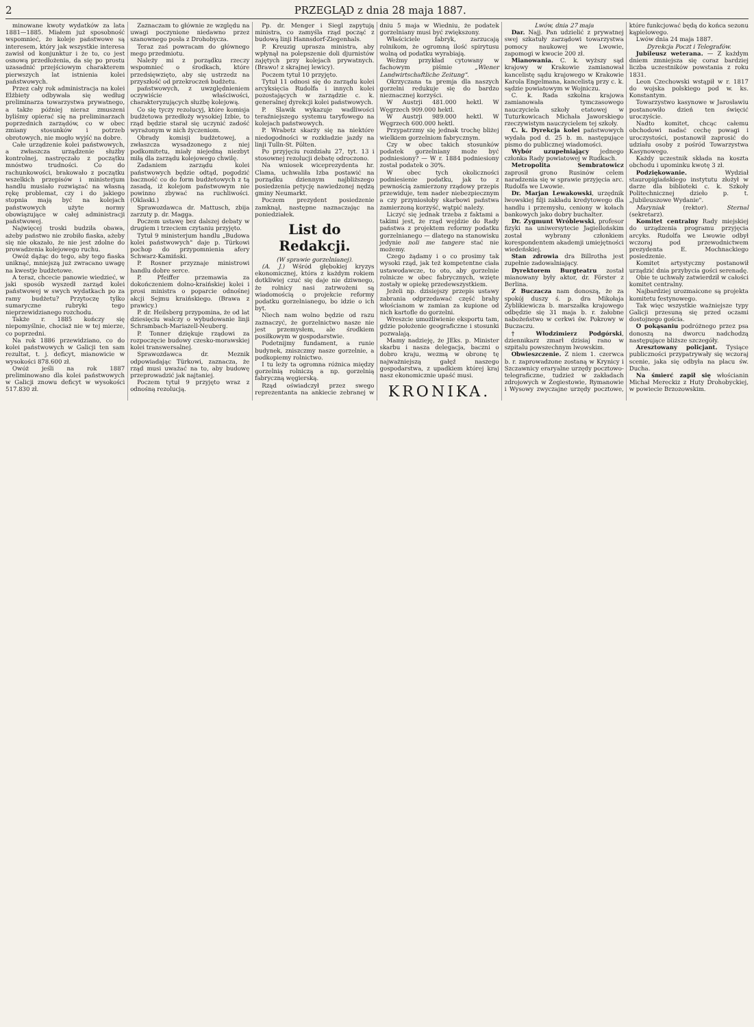2 PRZEGLĄD z dnia 28 maja 1887.
minowane kwoty wydatków za lata 1881—1885. Miałem już sposobność wspomnieć, że koleje państwowe są interesem, który jak wszystkie interesa zawisł od konjunktur i że to, co jest osnową przedłożenia, da się po prostu uzasadnić przejściowym charakterem pierwszych lat istnienia kolei państwowych.
Przez cały rok administracja na kolei Elżbiety odbywała się według preliminarza towarzystwa prywatnego, a także później nieraz zmuszeni byliśmy opierać się na preliminarzach poprzednich zarządów, co w obec zmiany stosunków i potrzeb obrotowych, nie mogło wyjść na dobre.
Całe urządzenie kolei państwowych, a zwłaszcza urządzenie służby kontrolnej, nastręczało z początku mnóstwo trudności. Co do rachunkowości, brakowało z początku wszelkich przepisów i ministerjum handlu musiało rozwiązać na własną rękę problemat, czy i do jakiego stopnia mają być na kolejach państwowych użyte normy obowiązujące w całej administracji państwowej.
Najwięcej troski budziła obawa, ażeby państwo nie zrobiło fiaska, ażeby się nie okazało, że nie jest zdolne do prowadzenia kolejowego ruchu.
Owóż dążąc do tego, aby tego fiaska uniknąć, mniejszą już zwracano uwagę na kwestje budżetowe.
A teraz, chcecie panowie wiedzieć, w jaki sposób wyszedł zarząd kolei państwowej w swych wydatkach po za ramy budżetu? Przytoczę tylko sumaryczne rubryki tego nieprzewidzianego rozchodu.
Także r. 1885 kończy się niepomyślnie, chociaż nie w tej mierze, co poprzedni.
Na rok 1886 przewidziano, co do kolei państwowych w Galicji ten sam rezultat, t. j. deficyt, mianowicie w wysokości 878.600 zł.
Owóż jeśli na rok 1887 preliminowano dla kolei państwowych w Galicji znowu deficyt w wysokości 517.830 zł.
Zaznaczam to głównie ze względu na uwagi poczynione niedawno przez szanownego posła z Drohobycza.
Teraz zaś powracam do głównego mego przedmiotu.
Należy mi z porządku rzeczy wspomnieć o środkach, które przedsięwzięto, aby się ustrzedz na przyszłość od przekroczeń budżetu.
państwowych, z uwzględnieniem oczywiście właściwości, charakteryzujących służbę kolejową.
Co się tyczy rezolucyj, które komisja budżetowa przedłoży wysokiej Izbie, to rząd będzie starał się uczynić zadość wyrażonym w nich życzeniom.
Obrady komisji budżetowej, a zwłaszcza wysadzonego z niej podkomitetu, miały niejedną niezbyt miłą dla zarządu kolejowego chwilę.
Zadaniem zarządu kolei państwowych będzie odtąd, pogodzić baczność co do form budżetowych z tą zasadą, iż kolejom państwowym nie powinno zbywać na ruchliwości. (Oklaski.)
Sprawozdawca dr. Mattusch, zbija zarzuty p. dr. Magga.
Poczem ustawę bez dalszej debaty w drugiem i trzeciem czytaniu przyjęto.
Tytuł 9 ministerjum handlu „Budowa kolei państwowych" daje p. Türkowi pochop do przypomnienia afery Schwarz-Kamiński.
P. Rosner przyznaje ministrowi handlu dobre serce.
P. Pfeiffer przemawia za dokończeniem dolno-kraińskiej kolei i prosi ministra o poparcie odnośnej akcji Sejmu kraińskiego. (Brawa z prawicy.)
P. dr. Heilsberg przypomina, że od lat dziesięciu walczy o wybudowanie linji Schrambach-Mariazell-Neuberg.
P. Tonner dziękuje rządowi za rozpoczęcie budowy czesko-morawskiej kolei transwersalnej.
Sprawozdawca dr. Meznik odpowiadając Türkowi, zaznacza, że rząd musi uważać na to, aby budowę przeprowadzić jak najtaniej.
Poczem tytuł 9 przyjęto wraz z odnośną rezolucją.
Pp. dr. Menger i Siegl zapytują ministra, co zamyśla rząd począć z budową linji Hannsdorf-Ziegenhals.
P. Kreuzig uprasza ministra, aby wpłynął na polepszenie doli djurnistów zajętych przy kolejach prywatnych. (Brawo! z skrajnej lewicy).
Poczem tytuł 10 przyjęto.
Tytuł 11 odnosi się do zarządu kolei arcyksięcia Rudolfa i innych kolei pozostających w zarządzie c. k. generalnej dyrekcji kolei państwowych.
P. Slawik wykazuje wadliwości teraźniejszego systemu taryfowego na kolejach państwowych.
P. Wrabetz skarży się na niektóre niedogodności w rozkładzie jazdy na linji Tulln-St. Pölten.
Po przyjęciu rozdziału 27, tyt. 13 i stosownej rezolucji debatę odroczono.
Na wniosek wiceprezydenta hr. Clama, uchwaliła Izba postawić na porządku dziennym najbliższego posiedzenia petycję nawiedzonej nędzą gminy Neumarkt.
Poczem prezydent posiedzenie zamknął, następne naznaczając na poniedziałek.
List do Redakcji.
(W sprawie gorzelnianej).
(A. J.) Wśród głębokiej kryzys ekonomicznej, która z każdym rokiem dotkliwiej czuć się daje nie dziwnego, że rolnicy nasi zatrwożeni są wiadomością o projekcie reformy podatku gorzelnianego, bo idzie o ich byt.
Niech nam wolno będzie od razu zaznaczyć, że gorzelnictwo nasze nie jest przemysłem, ale środkiem posiłkowym w gospodarstwie.
Podetnijmy fundament, a runie budynek, zniszczmy nasze gorzelnie, a podkopiemy rolnictwo.
I tu leży ta ogromna różnica między gorzelnią rolniczą a np. gorzelnią fabryczną węgierską.
Rząd oświadczył przez swego reprezentanta na ankiecie zebranej w dniu 5 maja w Wiedniu, że podatek gorzelniany musi być zwiększony.
Właściciele fabryk, zarzucają rolnikom, że ogromną ilość spirytusu wolną od podatku wyrabiają.
Weźmy przykład cytowany w fachowym piśmie „Wiener Landwirtschaftliche Zeitung".
Okrzyczana ta premja dla naszych gorzelni redukuje się do bardzo nieznacznej korzyści.
W Austrji 481.000 hektl. W Węgrzech 909.000 hektl.
W Austrji 989.000 hektl. W Węgrzech 600.000 hektl.
Przypatrzmy się jednak trochę bliżej wielkiem gorzelniom fabrycznym.
Czy w obec takich stosunków podatek gorzelniany może być podniesiony? — W r. 1884 podniesiony został podatek o 30%.
W obec tych okoliczności podniesienie podatku, jak to z pewnością zamierzony rządowy przepis przewiduje, tem nader niebezpiecznym a czy przyniosłoby skarbowi państwa zamierzoną korzyść, wątpić należy.
Liczyć się jednak trzeba z faktami a takimi jest, że rząd wejdzie do Rady państwa z projektem reformy podatku gorzelnianego — dlatego na stanowisku jedynie noli me tangere stać nie możemy.
Czego żądamy i o co prosimy tak wysoki rząd, jak też kompetentne ciała ustawodawcze, to oto, aby gorzelnie rolnicze w obec fabrycznych, wzięte zostały w opiekę przedewszystkiem.
Jeżeli np. dzisiejszy przepis ustawy zabrania odprzedawać część brahy włościanom w zamian za kupione od nich kartofle do gorzelni.
Wreszcie umożliwienie eksportu tam, gdzie położenie geograficzne i stosunki pozwalają.
Mamy nadzieję, że JEks. p. Minister skarbu i nasza delegacja, baczni o dobro kraju, wezmą w obronę tę najważniejszą gałęź naszego gospodarstwa, z upadkiem której kraj nasz ekonomicznie upaść musi.
KRONIKA.
Lwów, dnia 27 maja
Dar. Najj. Pan udzielić z prywatnej swej szkatuły zarządowi towarzystwa pomocy naukowej we Lwowie, zapomogi w kwocie 200 zł.
Mianowania. C. k. wyższy sąd krajowy w Krakowie zamianował kancelistę sądu krajowego w Krakowie Karola Engelmana, kancelistą przy c. k. sądzie powiatowym w Wojniczu.
C. k. Rada szkolna krajowa zamianowała tymczasowego nauczyciela szkoły etatowej w Tuturkowicach Michała Jaworskiego rzeczywistym nauczycielem tej szkoły.
C. k. Dyrekcja kolei państwowych wydała pod d. 25 b. m. następujące pismo do publicznej wiadomości.
Wybór uzupełniający jednego członka Rady powiatowej w Rudkach.
Metropolita Sembratowicz zaprosił grono Rusinów celem naradzenia się w sprawie przyjęcia arc. Rudolfa we Lwowie.
Dr. Marjan Lewakowski, urzędnik lwowskiej filji zakładu kredytowego dla handlu i przemysłu, ceniony w kołach bankowych jako dobry buchalter.
Dr. Zygmunt Wróblewski, profesor fizyki na uniwersytecie Jagiellońskim został wybrany członkiem korespondentem akademji umiejętności wiedeńskiej.
Stan zdrowia dra Billrotha jest zupełnie zadowalniający.
Dyrektorem Burgteatru został mianowany były aktor, dr. Förster z Berlina.
Z Buczacza nam donoszą, że za spokój duszy ś. p. dra Mikołaja Zyblikiewicza b. marszałka krajowego odbędzie się 31 maja b. r. żałobne nabożeństwo w cerkwi św. Pokrowy w Buczaczu.
† Włodzimierz Podgórski, dziennikarz zmarł dzisiaj rano w szpitalu powszechnym lwowskim.
Obwieszczenie. Z niem 1. czerwca b. r. zaprowadzone zostaną w Krynicy i Szczawnicy eraryalne urzędy pocztowo-telegraficzne, tudzież w zakładach zdrojowych w Żegiestowie, Rymanowie i Wysowy zwyczajne urzędy pocztowe, które funkcjować będą do końca sezonu kąpielowego.
Lwów dnia 24 maja 1887.
Dyrekcja Poczt i Telegrafów.
Jubileusz weterana. — Z każdym dniem zmniejsza się coraz bardziej liczba uczestników powstania z roku 1831.
Leon Czechowski wstąpił w r. 1817 do wojska polskiego pod w. ks. Konstantym.
Towarzystwo kasynowe w Jarosławiu postanowiło dzień ten święcić uroczyście.
Nadto komitet, chcąc całemu obchodowi nadać cechę powagi i uroczystości, postanowił zaprosić do udziału osoby z pośród Towarzystwa Kasynowego.
Każdy uczestnik składa na koszta obchodu i upominku kwotę 3 zł.
Podziękowanie. Wydział stauropigiańskiego instytutu złożył w darze dla biblioteki c. k. Szkoły Politechnicznej dzieło p. t. „Jubileuszowe Wydanie".
Maryniak (rektor). Sternal (sekretarz).
Komitet centralny Rady miejskiej do urządzenia programu przyjęcia arcyks. Rudolfa we Lwowie odbył wczoraj pod przewodnictwem prezydenta E. Mochnackiego posiedzenie.
Komitet artystyczny postanowił urządzić dnia przybycia gości serenadę.
Obie te uchwały zatwierdził w całości komitet centralny.
Najbardziej urozmaicone są projekta komitetu festynowego.
Tak więc wszystkie ważniejsze typy Galicji przesuną się przed oczami dostojnego gościa.
O pokąsaniu podróżnego przez psa donoszą na dworcu nadchodzą następujące bliższe szczegóły.
Aresztowany policjant. Tysiące publiczności przypatrywały się wczoraj scenie, jaka się odbyła na placu św. Ducha.
Na śmierć zapił się włościanin Michał Mereckiz z Huty Drohobyckiej, w powiecie Brzozowskim.